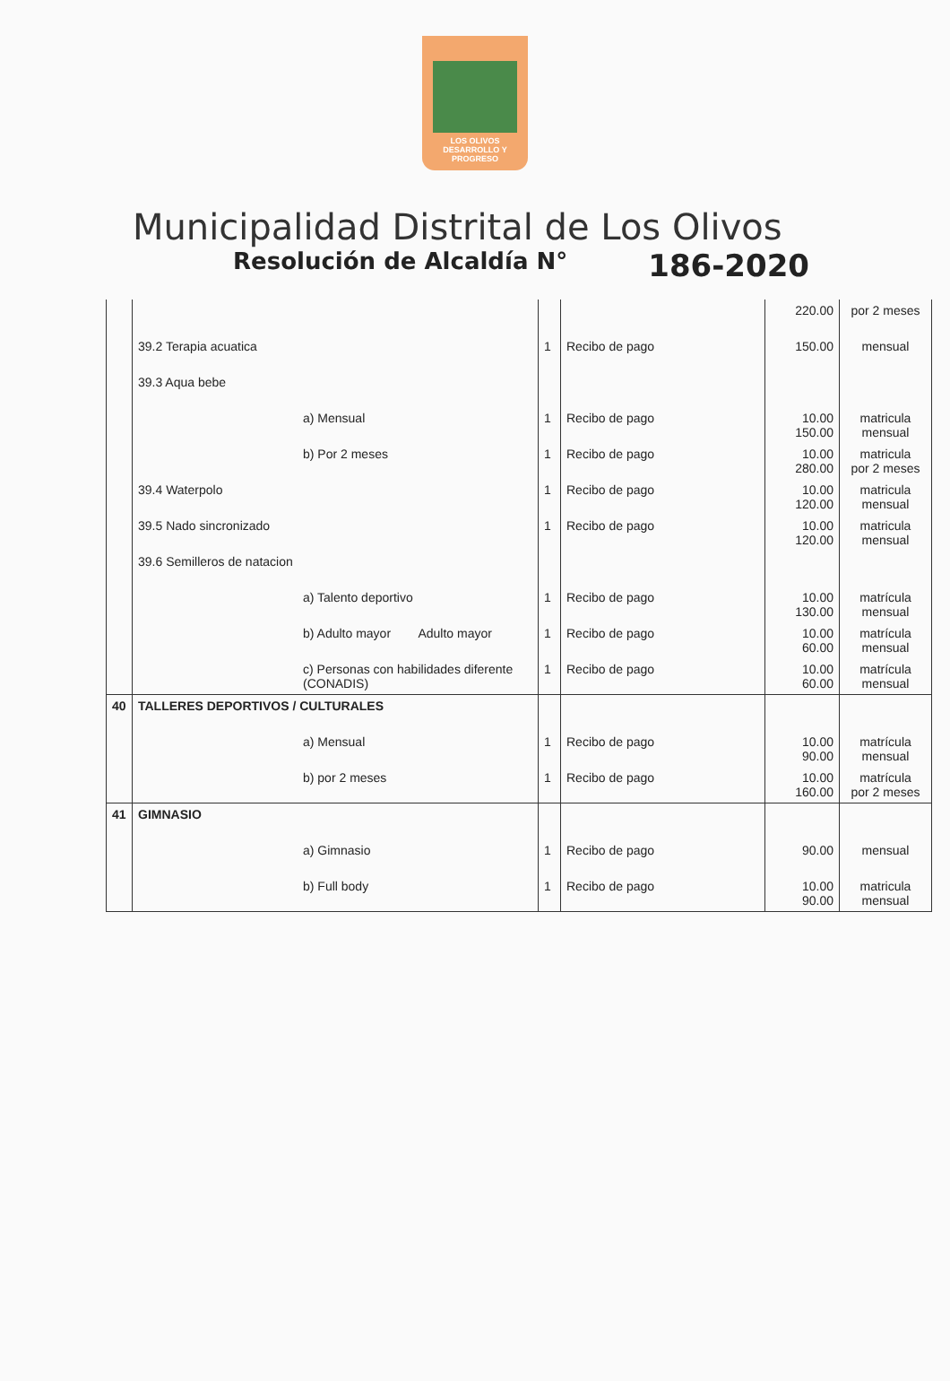LOS OLIVOS
DESARROLLO Y PROGRESO
Municipalidad Distrital de Los Olivos
Resolución de Alcaldía N° 186-2020
| | | | | 220.00 | por 2 meses |
| | 39.2 Terapia acuatica | 1 | Recibo de pago | 150.00 | mensual |
| | 39.3 Aqua bebe | | | | |
| | a) Mensual | 1 | Recibo de pago | 10.00 150.00 | matricula mensual |
| | b) Por 2 meses | 1 | Recibo de pago | 10.00 280.00 | matricula por 2 meses |
| | 39.4 Waterpolo | 1 | Recibo de pago | 10.00 120.00 | matricula mensual |
| | 39.5 Nado sincronizado | 1 | Recibo de pago | 10.00 120.00 | matricula mensual |
| | 39.6 Semilleros de natacion | | | | |
| | a) Talento deportivo | 1 | Recibo de pago | 10.00 130.00 | matrícula mensual |
| | b) Adulto mayor Adulto mayor | 1 | Recibo de pago | 10.00 60.00 | matrícula mensual |
| | c) Personas con habilidades diferente (CONADIS) | 1 | Recibo de pago | 10.00 60.00 | matrícula mensual |
| 40 | TALLERES DEPORTIVOS / CULTURALES | | | | |
| | a) Mensual | 1 | Recibo de pago | 10.00 90.00 | matrícula mensual |
| | b) por 2 meses | 1 | Recibo de pago | 10.00 160.00 | matrícula por 2 meses |
| 41 | GIMNASIO | | | | |
| | a) Gimnasio | 1 | Recibo de pago | 90.00 | mensual |
| | b) Full body | 1 | Recibo de pago | 10.00 90.00 | matricula mensual |